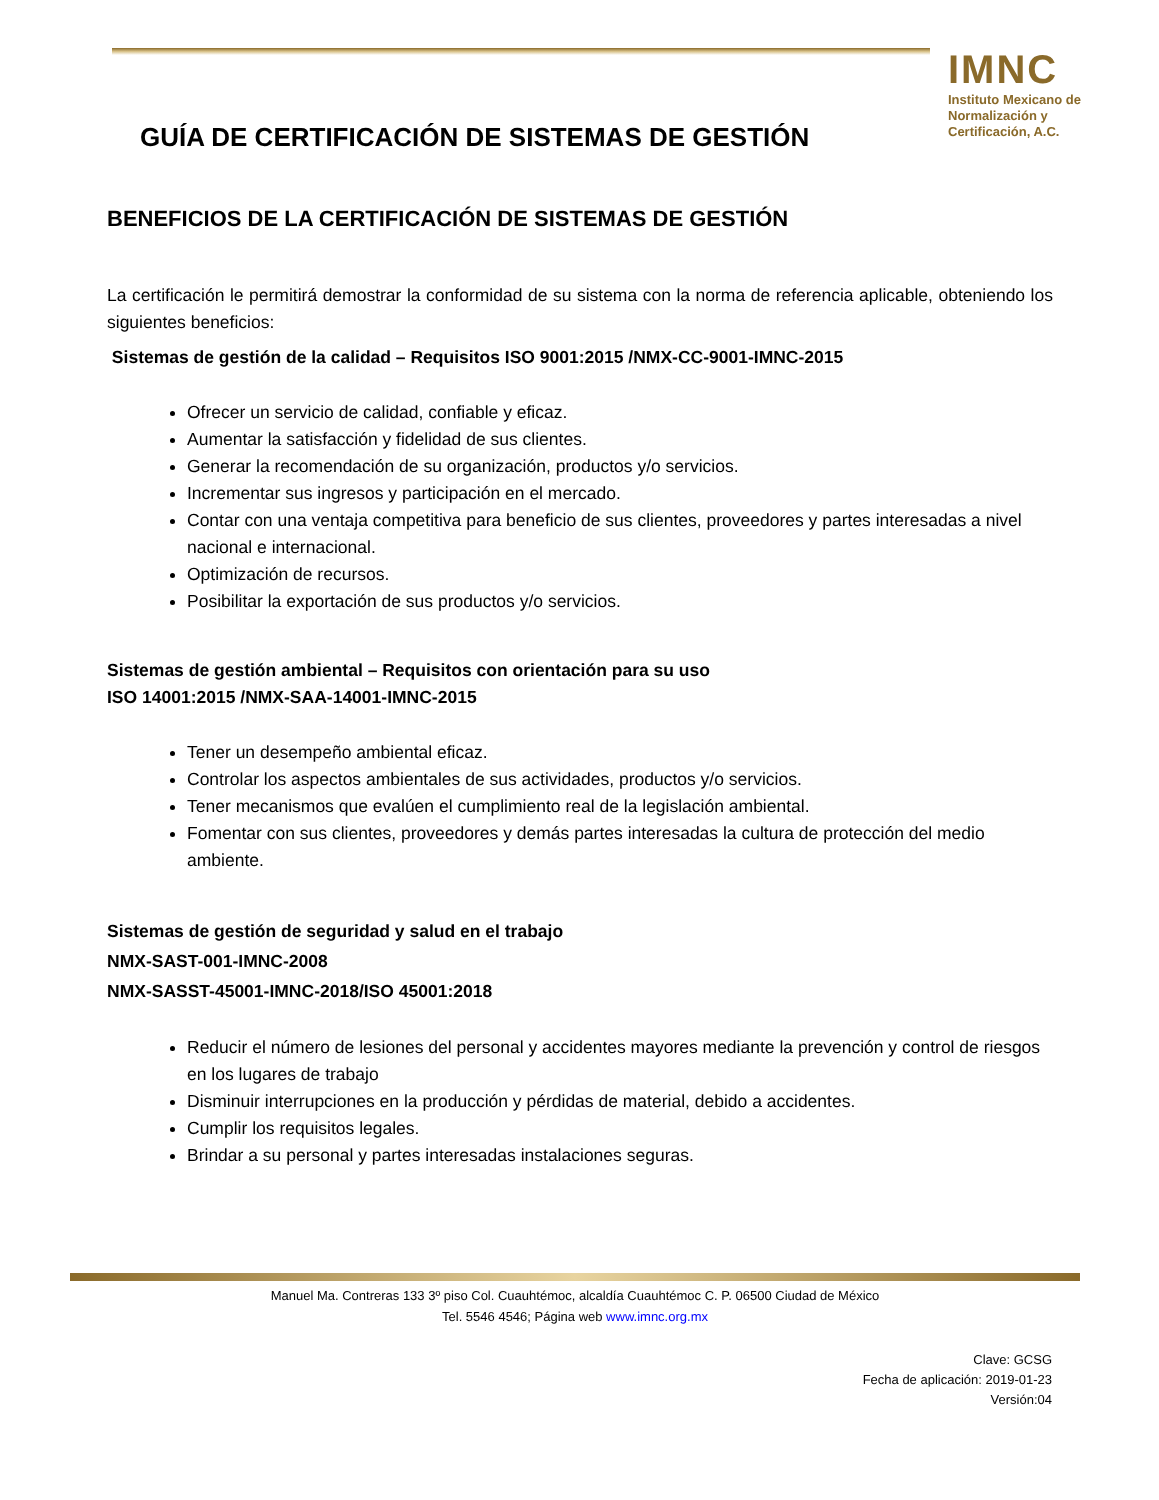IMNC
Instituto Mexicano de Normalización y Certificación, A.C.
GUÍA DE CERTIFICACIÓN DE SISTEMAS DE GESTIÓN
BENEFICIOS DE LA CERTIFICACIÓN DE SISTEMAS DE GESTIÓN
La certificación le permitirá demostrar la conformidad de su sistema con la norma de referencia aplicable, obteniendo los siguientes beneficios:
Sistemas de gestión de la calidad – Requisitos ISO 9001:2015 /NMX-CC-9001-IMNC-2015
Ofrecer un servicio de calidad, confiable y eficaz.
Aumentar la satisfacción y fidelidad de sus clientes.
Generar la recomendación de su organización, productos y/o servicios.
Incrementar sus ingresos y participación en el mercado.
Contar con una ventaja competitiva para beneficio de sus clientes, proveedores y partes interesadas a nivel nacional e internacional.
Optimización de recursos.
Posibilitar la exportación de sus productos y/o servicios.
Sistemas de gestión ambiental – Requisitos con orientación para su uso
ISO 14001:2015 /NMX-SAA-14001-IMNC-2015
Tener un desempeño ambiental eficaz.
Controlar los aspectos ambientales de sus actividades, productos y/o servicios.
Tener mecanismos que evalúen el cumplimiento real de la legislación ambiental.
Fomentar con sus clientes, proveedores y demás partes interesadas la cultura de protección del medio ambiente.
Sistemas de gestión de seguridad y salud en el trabajo
NMX-SAST-001-IMNC-2008
NMX-SASST-45001-IMNC-2018/ISO 45001:2018
Reducir el número de lesiones del personal y accidentes mayores mediante la prevención y control de riesgos en los lugares de trabajo
Disminuir interrupciones en la producción y pérdidas de material, debido a accidentes.
Cumplir los requisitos legales.
Brindar a su personal y partes interesadas instalaciones seguras.
Manuel Ma. Contreras 133 3º piso Col. Cuauhtémoc, alcaldía Cuauhtémoc C. P. 06500 Ciudad de México
Tel. 5546 4546; Página web www.imnc.org.mx
Clave: GCSG
Fecha de aplicación: 2019-01-23
Versión:04